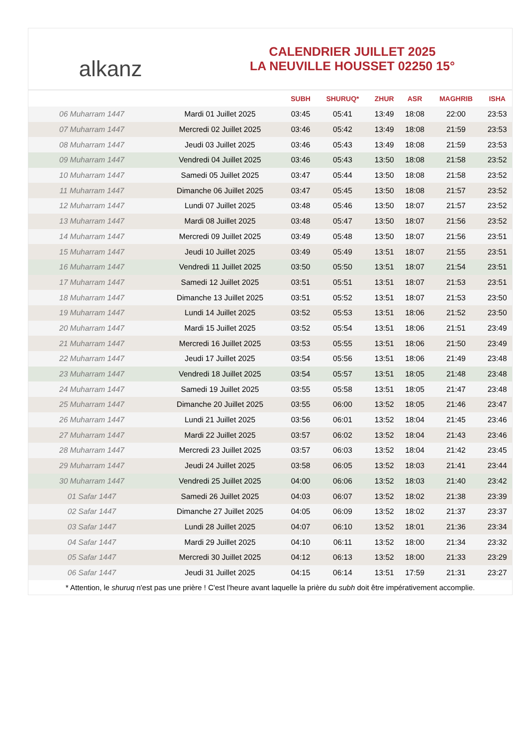alkanz
CALENDRIER JUILLET 2025
LA NEUVILLE HOUSSET 02250 15°
| | | SUBH | SHURUQ* | ZHUR | ASR | MAGHRIB | ISHA |
| --- | --- | --- | --- | --- | --- | --- | --- |
| 06 Muharram 1447 | Mardi 01 Juillet 2025 | 03:45 | 05:41 | 13:49 | 18:08 | 22:00 | 23:53 |
| 07 Muharram 1447 | Mercredi 02 Juillet 2025 | 03:46 | 05:42 | 13:49 | 18:08 | 21:59 | 23:53 |
| 08 Muharram 1447 | Jeudi 03 Juillet 2025 | 03:46 | 05:43 | 13:49 | 18:08 | 21:59 | 23:53 |
| 09 Muharram 1447 | Vendredi 04 Juillet 2025 | 03:46 | 05:43 | 13:50 | 18:08 | 21:58 | 23:52 |
| 10 Muharram 1447 | Samedi 05 Juillet 2025 | 03:47 | 05:44 | 13:50 | 18:08 | 21:58 | 23:52 |
| 11 Muharram 1447 | Dimanche 06 Juillet 2025 | 03:47 | 05:45 | 13:50 | 18:08 | 21:57 | 23:52 |
| 12 Muharram 1447 | Lundi 07 Juillet 2025 | 03:48 | 05:46 | 13:50 | 18:07 | 21:57 | 23:52 |
| 13 Muharram 1447 | Mardi 08 Juillet 2025 | 03:48 | 05:47 | 13:50 | 18:07 | 21:56 | 23:52 |
| 14 Muharram 1447 | Mercredi 09 Juillet 2025 | 03:49 | 05:48 | 13:50 | 18:07 | 21:56 | 23:51 |
| 15 Muharram 1447 | Jeudi 10 Juillet 2025 | 03:49 | 05:49 | 13:51 | 18:07 | 21:55 | 23:51 |
| 16 Muharram 1447 | Vendredi 11 Juillet 2025 | 03:50 | 05:50 | 13:51 | 18:07 | 21:54 | 23:51 |
| 17 Muharram 1447 | Samedi 12 Juillet 2025 | 03:51 | 05:51 | 13:51 | 18:07 | 21:53 | 23:51 |
| 18 Muharram 1447 | Dimanche 13 Juillet 2025 | 03:51 | 05:52 | 13:51 | 18:07 | 21:53 | 23:50 |
| 19 Muharram 1447 | Lundi 14 Juillet 2025 | 03:52 | 05:53 | 13:51 | 18:06 | 21:52 | 23:50 |
| 20 Muharram 1447 | Mardi 15 Juillet 2025 | 03:52 | 05:54 | 13:51 | 18:06 | 21:51 | 23:49 |
| 21 Muharram 1447 | Mercredi 16 Juillet 2025 | 03:53 | 05:55 | 13:51 | 18:06 | 21:50 | 23:49 |
| 22 Muharram 1447 | Jeudi 17 Juillet 2025 | 03:54 | 05:56 | 13:51 | 18:06 | 21:49 | 23:48 |
| 23 Muharram 1447 | Vendredi 18 Juillet 2025 | 03:54 | 05:57 | 13:51 | 18:05 | 21:48 | 23:48 |
| 24 Muharram 1447 | Samedi 19 Juillet 2025 | 03:55 | 05:58 | 13:51 | 18:05 | 21:47 | 23:48 |
| 25 Muharram 1447 | Dimanche 20 Juillet 2025 | 03:55 | 06:00 | 13:52 | 18:05 | 21:46 | 23:47 |
| 26 Muharram 1447 | Lundi 21 Juillet 2025 | 03:56 | 06:01 | 13:52 | 18:04 | 21:45 | 23:46 |
| 27 Muharram 1447 | Mardi 22 Juillet 2025 | 03:57 | 06:02 | 13:52 | 18:04 | 21:43 | 23:46 |
| 28 Muharram 1447 | Mercredi 23 Juillet 2025 | 03:57 | 06:03 | 13:52 | 18:04 | 21:42 | 23:45 |
| 29 Muharram 1447 | Jeudi 24 Juillet 2025 | 03:58 | 06:05 | 13:52 | 18:03 | 21:41 | 23:44 |
| 30 Muharram 1447 | Vendredi 25 Juillet 2025 | 04:00 | 06:06 | 13:52 | 18:03 | 21:40 | 23:42 |
| 01 Safar 1447 | Samedi 26 Juillet 2025 | 04:03 | 06:07 | 13:52 | 18:02 | 21:38 | 23:39 |
| 02 Safar 1447 | Dimanche 27 Juillet 2025 | 04:05 | 06:09 | 13:52 | 18:02 | 21:37 | 23:37 |
| 03 Safar 1447 | Lundi 28 Juillet 2025 | 04:07 | 06:10 | 13:52 | 18:01 | 21:36 | 23:34 |
| 04 Safar 1447 | Mardi 29 Juillet 2025 | 04:10 | 06:11 | 13:52 | 18:00 | 21:34 | 23:32 |
| 05 Safar 1447 | Mercredi 30 Juillet 2025 | 04:12 | 06:13 | 13:52 | 18:00 | 21:33 | 23:29 |
| 06 Safar 1447 | Jeudi 31 Juillet 2025 | 04:15 | 06:14 | 13:51 | 17:59 | 21:31 | 23:27 |
* Attention, le shuruq n'est pas une prière ! C'est l'heure avant laquelle la prière du subh doit être impérativement accomplie.